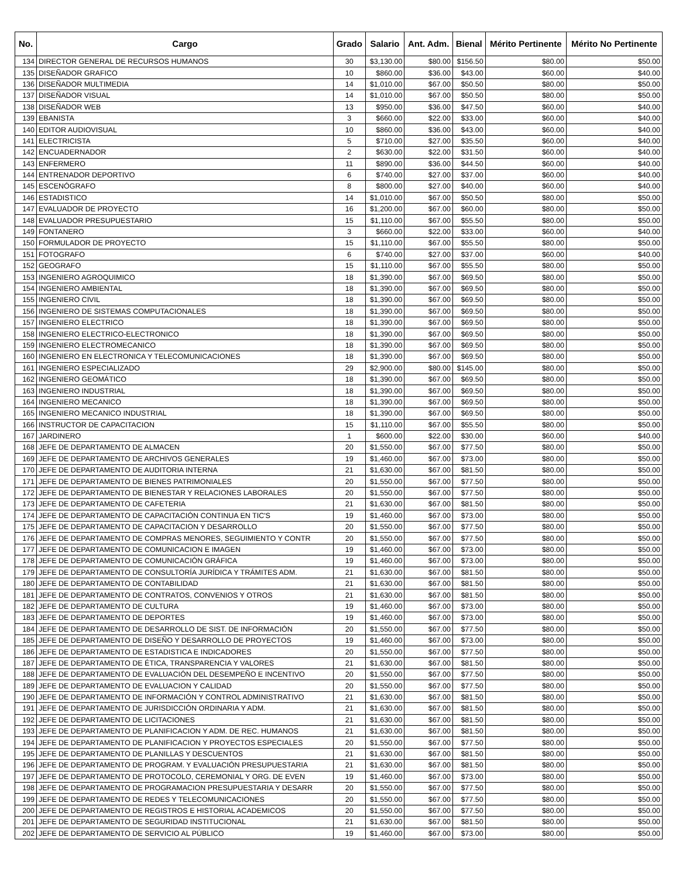| No. | Cargo | Grado | Salario | Ant. Adm. | Bienal | Mérito Pertinente | Mérito No Pertinente |
| --- | --- | --- | --- | --- | --- | --- | --- |
| 134 | DIRECTOR GENERAL DE RECURSOS HUMANOS | 30 | $3,130.00 | $80.00 | $156.50 | $80.00 | $50.00 |
| 135 | DISEÑADOR GRAFICO | 10 | $860.00 | $36.00 | $43.00 | $60.00 | $40.00 |
| 136 | DISEÑADOR MULTIMEDIA | 14 | $1,010.00 | $67.00 | $50.50 | $80.00 | $50.00 |
| 137 | DISEÑADOR VISUAL | 14 | $1,010.00 | $67.00 | $50.50 | $80.00 | $50.00 |
| 138 | DISEÑADOR WEB | 13 | $950.00 | $36.00 | $47.50 | $60.00 | $40.00 |
| 139 | EBANISTA | 3 | $660.00 | $22.00 | $33.00 | $60.00 | $40.00 |
| 140 | EDITOR AUDIOVISUAL | 10 | $860.00 | $36.00 | $43.00 | $60.00 | $40.00 |
| 141 | ELECTRICISTA | 5 | $710.00 | $27.00 | $35.50 | $60.00 | $40.00 |
| 142 | ENCUADERNADOR | 2 | $630.00 | $22.00 | $31.50 | $60.00 | $40.00 |
| 143 | ENFERMERO | 11 | $890.00 | $36.00 | $44.50 | $60.00 | $40.00 |
| 144 | ENTRENADOR DEPORTIVO | 6 | $740.00 | $27.00 | $37.00 | $60.00 | $40.00 |
| 145 | ESCENÓGRAFO | 8 | $800.00 | $27.00 | $40.00 | $60.00 | $40.00 |
| 146 | ESTADISTICO | 14 | $1,010.00 | $67.00 | $50.50 | $80.00 | $50.00 |
| 147 | EVALUADOR DE PROYECTO | 16 | $1,200.00 | $67.00 | $60.00 | $80.00 | $50.00 |
| 148 | EVALUADOR PRESUPUESTARIO | 15 | $1,110.00 | $67.00 | $55.50 | $80.00 | $50.00 |
| 149 | FONTANERO | 3 | $660.00 | $22.00 | $33.00 | $60.00 | $40.00 |
| 150 | FORMULADOR DE PROYECTO | 15 | $1,110.00 | $67.00 | $55.50 | $80.00 | $50.00 |
| 151 | FOTOGRAFO | 6 | $740.00 | $27.00 | $37.00 | $60.00 | $40.00 |
| 152 | GEOGRAFO | 15 | $1,110.00 | $67.00 | $55.50 | $80.00 | $50.00 |
| 153 | INGENIERO AGROQUIMICO | 18 | $1,390.00 | $67.00 | $69.50 | $80.00 | $50.00 |
| 154 | INGENIERO AMBIENTAL | 18 | $1,390.00 | $67.00 | $69.50 | $80.00 | $50.00 |
| 155 | INGENIERO CIVIL | 18 | $1,390.00 | $67.00 | $69.50 | $80.00 | $50.00 |
| 156 | INGENIERO DE SISTEMAS COMPUTACIONALES | 18 | $1,390.00 | $67.00 | $69.50 | $80.00 | $50.00 |
| 157 | INGENIERO ELECTRICO | 18 | $1,390.00 | $67.00 | $69.50 | $80.00 | $50.00 |
| 158 | INGENIERO ELECTRICO-ELECTRONICO | 18 | $1,390.00 | $67.00 | $69.50 | $80.00 | $50.00 |
| 159 | INGENIERO ELECTROMECANICO | 18 | $1,390.00 | $67.00 | $69.50 | $80.00 | $50.00 |
| 160 | INGENIERO EN ELECTRONICA Y TELECOMUNICACIONES | 18 | $1,390.00 | $67.00 | $69.50 | $80.00 | $50.00 |
| 161 | INGENIERO ESPECIALIZADO | 29 | $2,900.00 | $80.00 | $145.00 | $80.00 | $50.00 |
| 162 | INGENIERO GEOMÁTICO | 18 | $1,390.00 | $67.00 | $69.50 | $80.00 | $50.00 |
| 163 | INGENIERO INDUSTRIAL | 18 | $1,390.00 | $67.00 | $69.50 | $80.00 | $50.00 |
| 164 | INGENIERO MECANICO | 18 | $1,390.00 | $67.00 | $69.50 | $80.00 | $50.00 |
| 165 | INGENIERO MECANICO INDUSTRIAL | 18 | $1,390.00 | $67.00 | $69.50 | $80.00 | $50.00 |
| 166 | INSTRUCTOR DE CAPACITACION | 15 | $1,110.00 | $67.00 | $55.50 | $80.00 | $50.00 |
| 167 | JARDINERO | 1 | $600.00 | $22.00 | $30.00 | $60.00 | $40.00 |
| 168 | JEFE DE DEPARTAMENTO DE ALMACEN | 20 | $1,550.00 | $67.00 | $77.50 | $80.00 | $50.00 |
| 169 | JEFE DE DEPARTAMENTO DE ARCHIVOS GENERALES | 19 | $1,460.00 | $67.00 | $73.00 | $80.00 | $50.00 |
| 170 | JEFE DE DEPARTAMENTO DE AUDITORIA INTERNA | 21 | $1,630.00 | $67.00 | $81.50 | $80.00 | $50.00 |
| 171 | JEFE DE DEPARTAMENTO DE BIENES PATRIMONIALES | 20 | $1,550.00 | $67.00 | $77.50 | $80.00 | $50.00 |
| 172 | JEFE DE DEPARTAMENTO DE BIENESTAR Y RELACIONES LABORALES | 20 | $1,550.00 | $67.00 | $77.50 | $80.00 | $50.00 |
| 173 | JEFE DE DEPARTAMENTO DE CAFETERIA | 21 | $1,630.00 | $67.00 | $81.50 | $80.00 | $50.00 |
| 174 | JEFE DE DEPARTAMENTO DE CAPACITACIÓN CONTINUA EN TIC'S | 19 | $1,460.00 | $67.00 | $73.00 | $80.00 | $50.00 |
| 175 | JEFE DE DEPARTAMENTO DE CAPACITACION Y DESARROLLO | 20 | $1,550.00 | $67.00 | $77.50 | $80.00 | $50.00 |
| 176 | JEFE DE DEPARTAMENTO DE COMPRAS MENORES, SEGUIMIENTO Y CONTR | 20 | $1,550.00 | $67.00 | $77.50 | $80.00 | $50.00 |
| 177 | JEFE DE DEPARTAMENTO DE COMUNICACION E IMAGEN | 19 | $1,460.00 | $67.00 | $73.00 | $80.00 | $50.00 |
| 178 | JEFE DE DEPARTAMENTO DE COMUNICACIÓN GRÁFICA | 19 | $1,460.00 | $67.00 | $73.00 | $80.00 | $50.00 |
| 179 | JEFE DE DEPARTAMENTO DE CONSULTORÍA JURÍDICA Y TRÁMITES ADM. | 21 | $1,630.00 | $67.00 | $81.50 | $80.00 | $50.00 |
| 180 | JEFE DE DEPARTAMENTO DE CONTABILIDAD | 21 | $1,630.00 | $67.00 | $81.50 | $80.00 | $50.00 |
| 181 | JEFE DE DEPARTAMENTO DE CONTRATOS, CONVENIOS Y OTROS | 21 | $1,630.00 | $67.00 | $81.50 | $80.00 | $50.00 |
| 182 | JEFE DE DEPARTAMENTO DE CULTURA | 19 | $1,460.00 | $67.00 | $73.00 | $80.00 | $50.00 |
| 183 | JEFE DE DEPARTAMENTO DE DEPORTES | 19 | $1,460.00 | $67.00 | $73.00 | $80.00 | $50.00 |
| 184 | JEFE DE DEPARTAMENTO DE DESARROLLO DE SIST. DE INFORMACIÓN | 20 | $1,550.00 | $67.00 | $77.50 | $80.00 | $50.00 |
| 185 | JEFE DE DEPARTAMENTO DE DISEÑO Y DESARROLLO DE PROYECTOS | 19 | $1,460.00 | $67.00 | $73.00 | $80.00 | $50.00 |
| 186 | JEFE DE DEPARTAMENTO DE ESTADISTICA E INDICADORES | 20 | $1,550.00 | $67.00 | $77.50 | $80.00 | $50.00 |
| 187 | JEFE DE DEPARTAMENTO DE ÉTICA, TRANSPARENCIA Y VALORES | 21 | $1,630.00 | $67.00 | $81.50 | $80.00 | $50.00 |
| 188 | JEFE DE DEPARTAMENTO DE EVALUACIÓN DEL DESEMPEÑO E INCENTIVO | 20 | $1,550.00 | $67.00 | $77.50 | $80.00 | $50.00 |
| 189 | JEFE DE DEPARTAMENTO DE EVALUACION Y CALIDAD | 20 | $1,550.00 | $67.00 | $77.50 | $80.00 | $50.00 |
| 190 | JEFE DE DEPARTAMENTO DE INFORMACIÓN Y CONTROL ADMINISTRATIVO | 21 | $1,630.00 | $67.00 | $81.50 | $80.00 | $50.00 |
| 191 | JEFE DE DEPARTAMENTO DE JURISDICCIÓN ORDINARIA Y ADM. | 21 | $1,630.00 | $67.00 | $81.50 | $80.00 | $50.00 |
| 192 | JEFE DE DEPARTAMENTO DE LICITACIONES | 21 | $1,630.00 | $67.00 | $81.50 | $80.00 | $50.00 |
| 193 | JEFE DE DEPARTAMENTO DE PLANIFICACION Y ADM. DE REC. HUMANOS | 21 | $1,630.00 | $67.00 | $81.50 | $80.00 | $50.00 |
| 194 | JEFE DE DEPARTAMENTO DE PLANIFICACION Y PROYECTOS ESPECIALES | 20 | $1,550.00 | $67.00 | $77.50 | $80.00 | $50.00 |
| 195 | JEFE DE DEPARTAMENTO DE PLANILLAS Y DESCUENTOS | 21 | $1,630.00 | $67.00 | $81.50 | $80.00 | $50.00 |
| 196 | JEFE DE DEPARTAMENTO DE PROGRAM. Y EVALUACIÓN PRESUPUESTARIA | 21 | $1,630.00 | $67.00 | $81.50 | $80.00 | $50.00 |
| 197 | JEFE DE DEPARTAMENTO DE PROTOCOLO, CEREMONIAL Y ORG. DE EVEN | 19 | $1,460.00 | $67.00 | $73.00 | $80.00 | $50.00 |
| 198 | JEFE DE DEPARTAMENTO DE PROGRAMACION PRESUPUESTARIA Y DESARR | 20 | $1,550.00 | $67.00 | $77.50 | $80.00 | $50.00 |
| 199 | JEFE DE DEPARTAMENTO DE REDES Y TELECOMUNICACIONES | 20 | $1,550.00 | $67.00 | $77.50 | $80.00 | $50.00 |
| 200 | JEFE DE DEPARTAMENTO DE REGISTROS E HISTORIAL ACADEMICOS | 20 | $1,550.00 | $67.00 | $77.50 | $80.00 | $50.00 |
| 201 | JEFE DE DEPARTAMENTO DE SEGURIDAD INSTITUCIONAL | 21 | $1,630.00 | $67.00 | $81.50 | $80.00 | $50.00 |
| 202 | JEFE DE DEPARTAMENTO DE SERVICIO AL PÚBLICO | 19 | $1,460.00 | $67.00 | $73.00 | $80.00 | $50.00 |